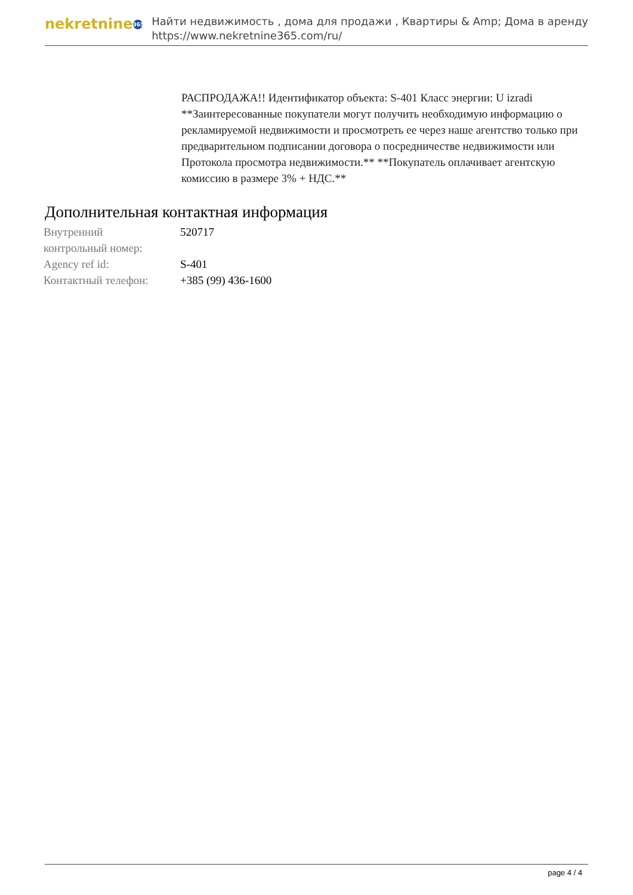nekretnine 365
Найти недвижимость , дома для продажи , Квартиры & Amp; Дома в аренду
https://www.nekretnine365.com/ru/
РАСПРОДАЖА!! Идентификатор объекта: S-401 Класс энергии: U izradi **Заинтересованные покупатели могут получить необходимую информацию о рекламируемой недвижимости и просмотреть ее через наше агентство только при предварительном подписании договора о посредничестве недвижимости или Протокола просмотра недвижимости.** **Покупатель оплачивает агентскую комиссию в размере 3% + НДС.**
Дополнительная контактная информация
| Внутренний контрольный номер: | 520717 |
| Agency ref id: | S-401 |
| Контактный телефон: | +385 (99) 436-1600 |
page 4 / 4